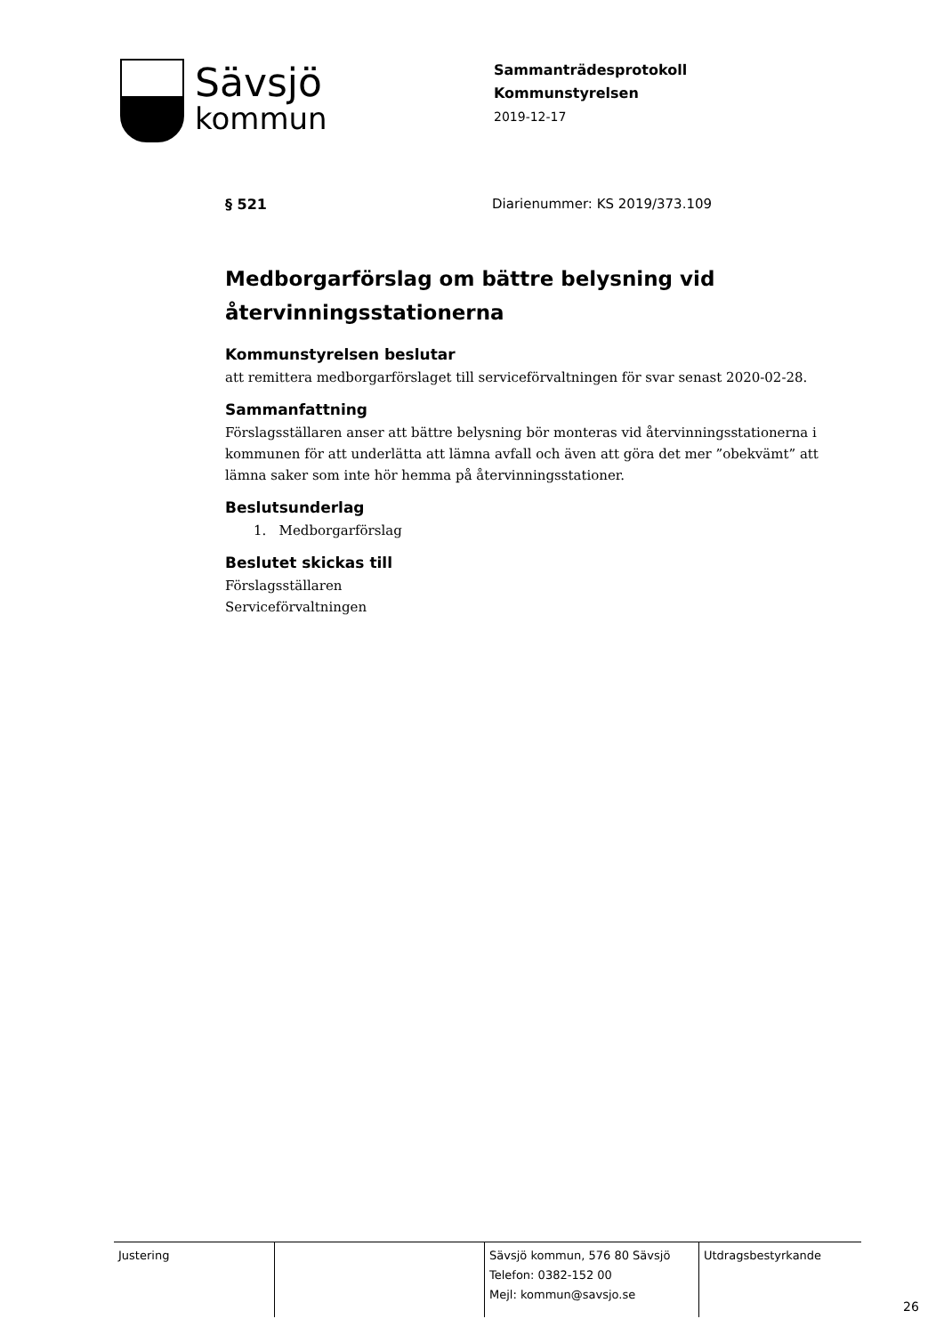Sävsjö
kommun
Sammanträdesprotokoll
Kommunstyrelsen
2019-12-17
§ 521 Diarienummer: KS 2019/373.109
Medborgarförslag om bättre belysning vid återvinningsstationerna
Kommunstyrelsen beslutar
att remittera medborgarförslaget till serviceförvaltningen för svar senast 2020-02-28.
Sammanfattning
Förslagsställaren anser att bättre belysning bör monteras vid återvinningsstationerna i kommunen för att underlätta att lämna avfall och även att göra det mer ”obekvämt” att lämna saker som inte hör hemma på återvinningsstationer.
Beslutsunderlag
1. Medborgarförslag
Beslutet skickas till
Förslagsställaren
Serviceförvaltningen
| Justering | | Sävsjö kommun, 576 80 Sävsjö Telefon: 0382-152 00 Mejl: kommun@savsjo.se | Utdragsbestyrkande |
26